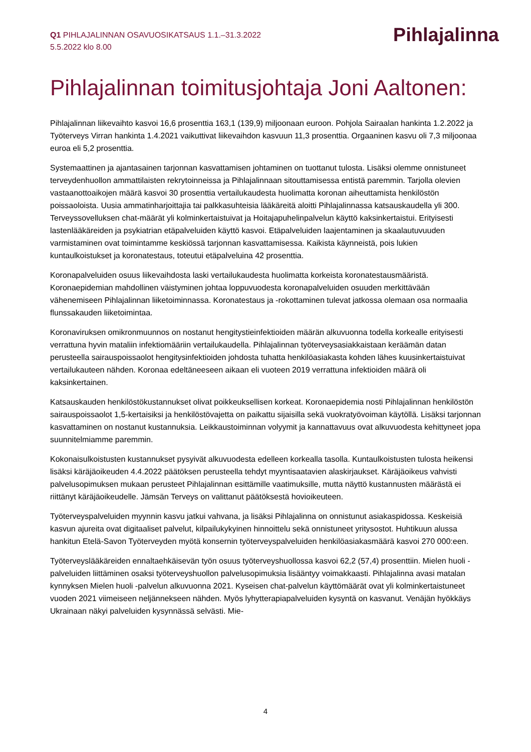Q1 PIHLAJALINNAN OSAVUOSIKATSAUS 1.1.–31.3.2022
5.5.2022 klo 8.00
Pihlajalinna
Pihlajalinnan toimitusjohtaja Joni Aaltonen:
Pihlajalinnan liikevaihto kasvoi 16,6 prosenttia 163,1 (139,9) miljoonaan euroon. Pohjola Sairaalan hankinta 1.2.2022 ja Työterveys Virran hankinta 1.4.2021 vaikuttivat liikevaihdon kasvuun 11,3 prosenttia. Orgaaninen kasvu oli 7,3 miljoonaa euroa eli 5,2 prosenttia.
Systemaattinen ja ajantasainen tarjonnan kasvattamisen johtaminen on tuottanut tulosta. Lisäksi olemme onnistuneet terveydenhuollon ammattilaisten rekrytoinneissa ja Pihlajalinnaan sitouttamisessa entistä paremmin. Tarjolla olevien vastaanottoaikojen määrä kasvoi 30 prosenttia vertailukaudesta huolimatta koronan aiheuttamista henkilöstön poissaoloista. Uusia ammatinharjoittajia tai palkkasuhteisia lääkäreitä aloitti Pihlajalinnassa katsauskaudella yli 300. Terveyssovelluksen chat-määrät yli kolminkertaistuivat ja Hoitajapuhelinpalvelun käyttö kaksinkertaistui. Erityisesti lastenlääkäreiden ja psykiatrian etäpalveluiden käyttö kasvoi. Etäpalveluiden laajentaminen ja skaalautuvuuden varmistaminen ovat toimintamme keskiössä tarjonnan kasvattamisessa. Kaikista käynneistä, pois lukien kuntaulkoistukset ja koronatestaus, toteutui etäpalveluina 42 prosenttia.
Koronapalveluiden osuus liikevaihdosta laski vertailukaudesta huolimatta korkeista koronatestausmääristä. Koronaepidemian mahdollinen väistyminen johtaa loppuvuodesta koronapalveluiden osuuden merkittävään vähenemiseen Pihlajalinnan liiketoiminnassa. Koronatestaus ja -rokottaminen tulevat jatkossa olemaan osa normaalia flunssakauden liiketoimintaa.
Koronaviruksen omikronmuunnos on nostanut hengitystieinfektioiden määrän alkuvuonna todella korkealle erityisesti verrattuna hyvin mataliin infektiomääriin vertailukaudella. Pihlajalinnan työterveysasiakkaistaan keräämän datan perusteella sairauspoissaolot hengitysinfektioiden johdosta tuhatta henkilöasiakasta kohden lähes kuusinkertaistuivat vertailukauteen nähden. Koronaa edeltäneeseen aikaan eli vuoteen 2019 verrattuna infektioiden määrä oli kaksinkertainen.
Katsauskauden henkilöstökustannukset olivat poikkeuksellisen korkeat. Koronaepidemia nosti Pihlajalinnan henkilöstön sairauspoissaolot 1,5-kertaisiksi ja henkilöstövajetta on paikattu sijaisilla sekä vuokratyövoiman käytöllä. Lisäksi tarjonnan kasvattaminen on nostanut kustannuksia. Leikkaustoiminnan volyymit ja kannattavuus ovat alkuvuodesta kehittyneet jopa suunnitelmiamme paremmin.
Kokonaisulkoistusten kustannukset pysyivät alkuvuodesta edelleen korkealla tasolla. Kuntaulkoistusten tulosta heikensi lisäksi käräjäoikeuden 4.4.2022 päätöksen perusteella tehdyt myyntisaatavien alaskirjaukset. Käräjäoikeus vahvisti palvelusopimuksen mukaan perusteet Pihlajalinnan esittämille vaatimuksille, mutta näyttö kustannusten määrästä ei riittänyt käräjäoikeudelle. Jämsän Terveys on valittanut päätöksestä hovioikeuteen.
Työterveyspalveluiden myynnin kasvu jatkui vahvana, ja lisäksi Pihlajalinna on onnistunut asiakaspidossa. Keskeisiä kasvun ajureita ovat digitaaliset palvelut, kilpailukykyinen hinnoittelu sekä onnistuneet yritysostot. Huhtikuun alussa hankitun Etelä-Savon Työterveyden myötä konsernin työterveyspalveluiden henkilöasiakasmäärä kasvoi 270 000:een.
Työterveyslääkäreiden ennaltaehkäisevän työn osuus työterveyshuollossa kasvoi 62,2 (57,4) prosenttiin. Mielen huoli -palveluiden liittäminen osaksi työterveyshuollon palvelusopimuksia lisääntyy voimakkaasti. Pihlajalinna avasi matalan kynnyksen Mielen huoli -palvelun alkuvuonna 2021. Kyseisen chat-palvelun käyttömäärät ovat yli kolminkertaistuneet vuoden 2021 viimeiseen neljännekseen nähden. Myös lyhytterapiapalveluiden kysyntä on kasvanut. Venäjän hyökkäys Ukrainaan näkyi palveluiden kysynnässä selvästi. Mie-
4